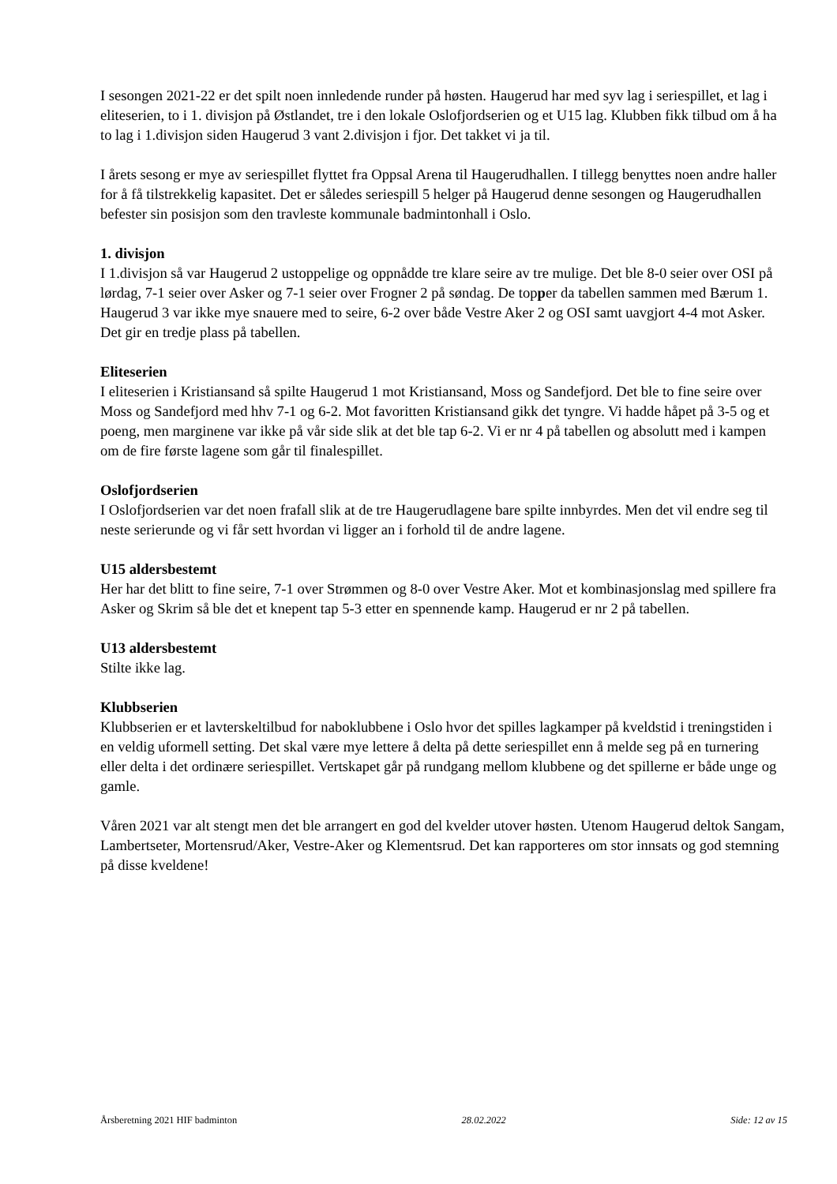I sesongen 2021-22 er det spilt noen innledende runder på høsten. Haugerud har med syv lag i seriespillet, et lag i eliteserien, to i 1. divisjon på Østlandet, tre i den lokale Oslofjordserien og et U15 lag. Klubben fikk tilbud om å ha to lag i 1.divisjon siden Haugerud 3 vant 2.divisjon i fjor. Det takket vi ja til.
I årets sesong er mye av seriespillet flyttet fra Oppsal Arena til Haugerudhallen. I tillegg benyttes noen andre haller for å få tilstrekkelig kapasitet. Det er således seriespill 5 helger på Haugerud denne sesongen og Haugerudhallen befester sin posisjon som den travleste kommunale badmintonhall i Oslo.
1. divisjon
I 1.divisjon så var Haugerud 2 ustoppelige og oppnådde tre klare seire av tre mulige. Det ble 8-0 seier over OSI på lørdag, 7-1 seier over Asker og 7-1 seier over Frogner 2 på søndag. De topper da tabellen sammen med Bærum 1. Haugerud 3 var ikke mye snauere med to seire, 6-2 over både Vestre Aker 2 og OSI samt uavgjort 4-4 mot Asker. Det gir en tredje plass på tabellen.
Eliteserien
I eliteserien i Kristiansand så spilte Haugerud 1 mot Kristiansand, Moss og Sandefjord. Det ble to fine seire over Moss og Sandefjord med hhv 7-1 og 6-2. Mot favoritten Kristiansand gikk det tyngre. Vi hadde håpet på 3-5 og et poeng, men marginene var ikke på vår side slik at det ble tap 6-2. Vi er nr 4 på tabellen og absolutt med i kampen om de fire første lagene som går til finalespillet.
Oslofjordserien
I Oslofjordserien var det noen frafall slik at de tre Haugerudlagene bare spilte innbyrdes. Men det vil endre seg til neste serierunde og vi får sett hvordan vi ligger an i forhold til de andre lagene.
U15 aldersbestemt
Her har det blitt to fine seire, 7-1 over Strømmen og 8-0 over Vestre Aker. Mot et kombinasjonslag med spillere fra Asker og Skrim så ble det et knepent tap 5-3 etter en spennende kamp. Haugerud er nr 2 på tabellen.
U13 aldersbestemt
Stilte ikke lag.
Klubbserien
Klubbserien er et lavterskeltilbud for naboklubbene i Oslo hvor det spilles lagkamper på kveldstid i treningstiden i en veldig uformell setting. Det skal være mye lettere å delta på dette seriespillet enn å melde seg på en turnering eller delta i det ordinære seriespillet. Vertskapet går på rundgang mellom klubbene og det spillerne er både unge og gamle.
Våren 2021 var alt stengt men det ble arrangert en god del kvelder utover høsten. Utenom Haugerud deltok Sangam, Lambertseter, Mortensrud/Aker, Vestre-Aker og Klementsrud. Det kan rapporteres om stor innsats og god stemning på disse kveldene!
Årsberetning 2021 HIF badminton 28.02.2022 Side: 12 av 15